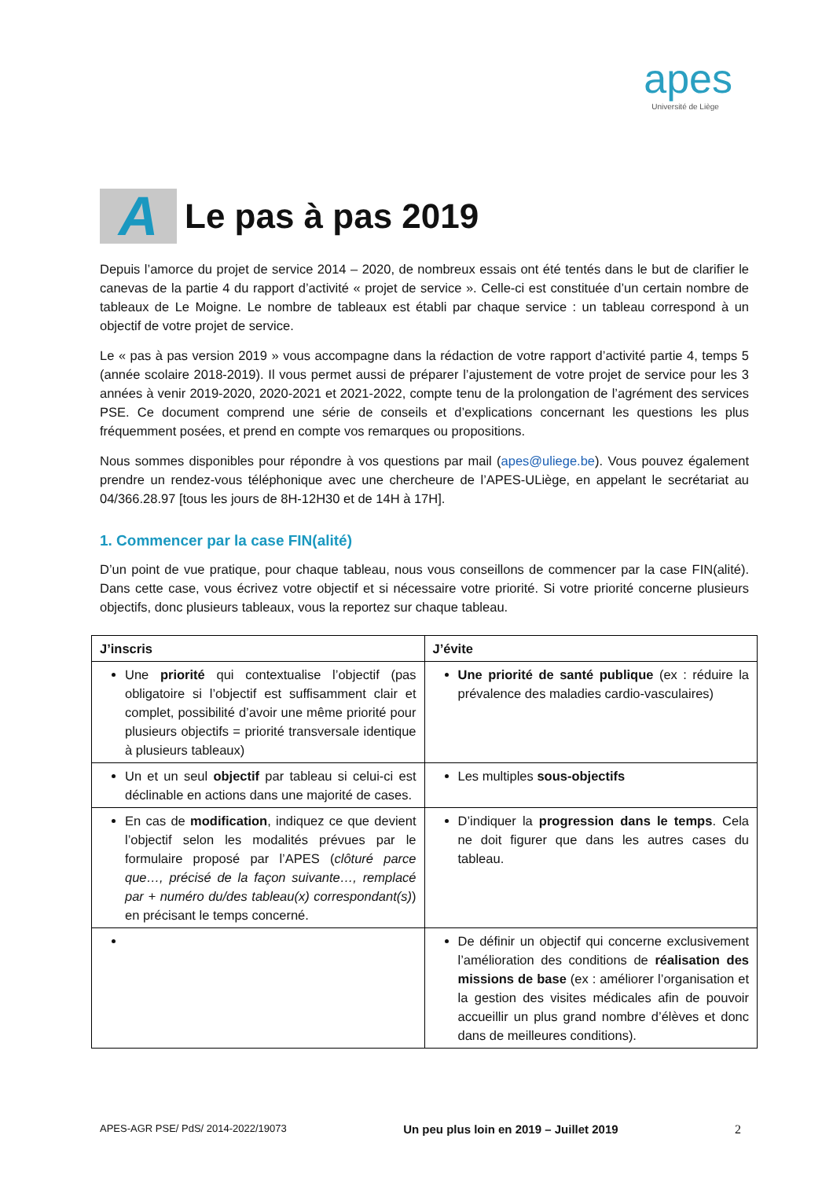apes
Université de Liège
A Le pas à pas 2019
Depuis l’amorce du projet de service 2014 – 2020, de nombreux essais ont été tentés dans le but de clarifier le canevas de la partie 4 du rapport d’activité « projet de service ». Celle-ci est constituée d’un certain nombre de tableaux de Le Moigne. Le nombre de tableaux est établi par chaque service : un tableau correspond à un objectif de votre projet de service.
Le « pas à pas version 2019 » vous accompagne dans la rédaction de votre rapport d’activité partie 4, temps 5 (année scolaire 2018-2019). Il vous permet aussi de préparer l’ajustement de votre projet de service pour les 3 années à venir 2019-2020, 2020-2021 et 2021-2022, compte tenu de la prolongation de l’agrément des services PSE. Ce document comprend une série de conseils et d’explications concernant les questions les plus fréquemment posées, et prend en compte vos remarques ou propositions.
Nous sommes disponibles pour répondre à vos questions par mail (apes@uliege.be). Vous pouvez également prendre un rendez-vous téléphonique avec une chercheure de l’APES-ULiège, en appelant le secrétariat au 04/366.28.97 [tous les jours de 8H-12H30 et de 14H à 17H].
1. Commencer par la case FIN(alité)
D’un point de vue pratique, pour chaque tableau, nous vous conseillons de commencer par la case FIN(alité). Dans cette case, vous écrivez votre objectif et si nécessaire votre priorité. Si votre priorité concerne plusieurs objectifs, donc plusieurs tableaux, vous la reportez sur chaque tableau.
| J’inscris | J’évite |
| --- | --- |
| Une priorité qui contextualise l’objectif (pas obligatoire si l’objectif est suffisamment clair et complet, possibilité d’avoir une même priorité pour plusieurs objectifs = priorité transversale identique à plusieurs tableaux) | Une priorité de santé publique (ex : réduire la prévalence des maladies cardio-vasculaires) |
| Un et un seul objectif par tableau si celui-ci est déclinable en actions dans une majorité de cases. | Les multiples sous-objectifs |
| En cas de modification , indiquez ce que devient l’objectif selon les modalités prévues par le formulaire proposé par l’APES ( clôturé parce que…, précisé de la façon suivante…, remplacé par + numéro du/des tableau(x) correspondant(s) ) en précisant le temps concerné. | D’indiquer la progression dans le temps . Cela ne doit figurer que dans les autres cases du tableau. |
| | De définir un objectif qui concerne exclusivement l’amélioration des conditions de réalisation des missions de base (ex : améliorer l’organisation et la gestion des visites médicales afin de pouvoir accueillir un plus grand nombre d’élèves et donc dans de meilleures conditions). |
APES-AGR PSE/ PdS/ 2014-2022/19073 Un peu plus loin en 2019 – Juillet 2019 2